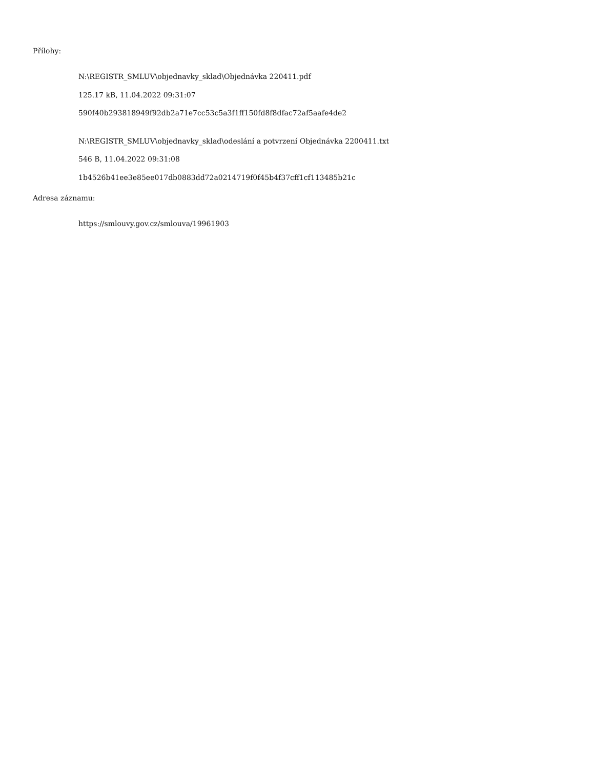Přílohy:
N:\REGISTR_SMLUV\objednavky_sklad\Objednávka 220411.pdf
125.17 kB, 11.04.2022 09:31:07
590f40b293818949f92db2a71e7cc53c5a3f1ff150fd8f8dfac72af5aafe4de2
N:\REGISTR_SMLUV\objednavky_sklad\odeslání a potvrzení Objednávka 2200411.txt
546 B, 11.04.2022 09:31:08
1b4526b41ee3e85ee017db0883dd72a0214719f0f45b4f37cff1cf113485b21c
Adresa záznamu:
https://smlouvy.gov.cz/smlouva/19961903